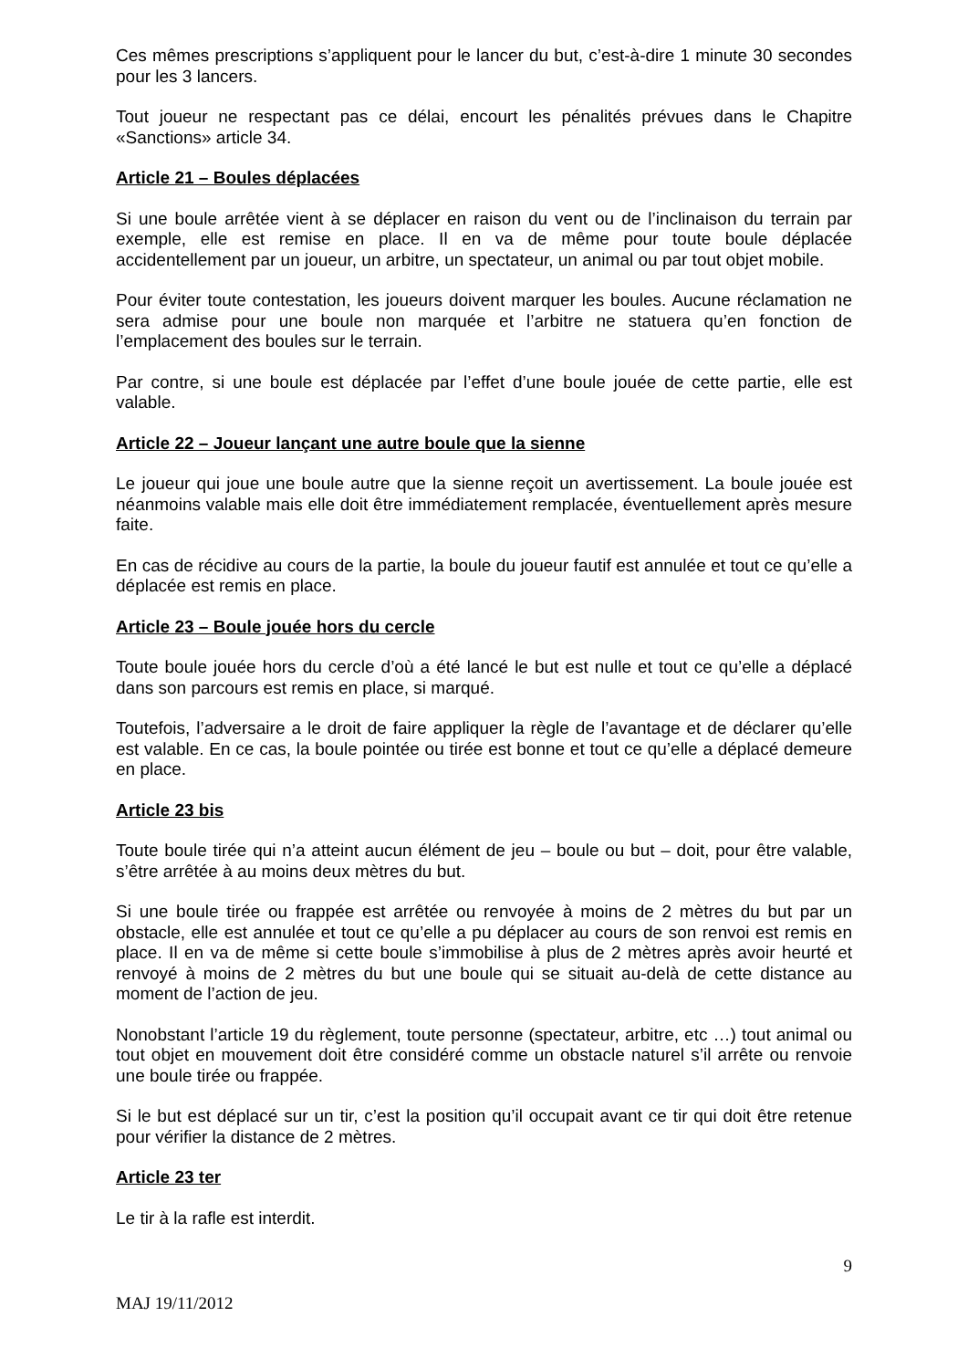Ces mêmes prescriptions s’appliquent pour le lancer du but, c’est-à-dire 1 minute 30 secondes pour les 3 lancers.
Tout joueur ne respectant pas ce délai, encourt les pénalités prévues dans le Chapitre «Sanctions» article 34.
Article 21 – Boules déplacées
Si une boule arrêtée vient à se déplacer en raison du vent ou de l’inclinaison du terrain par exemple, elle est remise en place. Il en va de même pour toute boule déplacée accidentellement par un joueur, un arbitre, un spectateur, un animal ou par tout objet mobile.
Pour éviter toute contestation, les joueurs doivent marquer les boules. Aucune réclamation ne sera admise pour une boule non marquée et l’arbitre ne statuera qu’en fonction de l’emplacement des boules sur le terrain.
Par contre, si une boule est déplacée par l’effet d’une boule jouée de cette partie, elle est valable.
Article 22 – Joueur lançant une autre boule que la sienne
Le joueur qui joue une boule autre que la sienne reçoit un avertissement. La boule jouée est néanmoins valable mais elle doit être immédiatement remplacée, éventuellement après mesure faite.
En cas de récidive au cours de la partie, la boule du joueur fautif est annulée et tout ce qu’elle a déplacée est remis en place.
Article 23 – Boule jouée hors du cercle
Toute boule jouée hors du cercle d’où a été lancé le but est nulle et tout ce qu’elle a déplacé dans son parcours est remis en place, si marqué.
Toutefois, l’adversaire a le droit de faire appliquer la règle de l’avantage et de déclarer qu’elle est valable. En ce cas, la boule pointée ou tirée est bonne et tout ce qu’elle a déplacé demeure en place.
Article 23 bis
Toute boule tirée qui n’a atteint aucun élément de jeu – boule ou but – doit, pour être valable, s’être arrêtée à au moins deux mètres du but.
Si une boule tirée ou frappée est arrêtée ou renvoyée à moins de 2 mètres du but par un obstacle, elle est annulée et tout ce qu’elle a pu déplacer au cours de son renvoi est remis en place. Il en va de même si cette boule s’immobilise à plus de 2 mètres après avoir heurté et renvoyé à moins de 2 mètres du but une boule qui se situait au-delà de cette distance au moment de l’action de jeu.
Nonobstant l’article 19 du règlement, toute personne (spectateur, arbitre, etc …) tout animal ou tout objet en mouvement doit être considéré comme un obstacle naturel s’il arrête ou renvoie une boule tirée ou frappée.
Si le but est déplacé sur un tir, c’est la position qu’il occupait avant ce tir qui doit être retenue pour vérifier la distance de 2 mètres.
Article 23 ter
Le tir à la rafle est interdit.
9
MAJ 19/11/2012